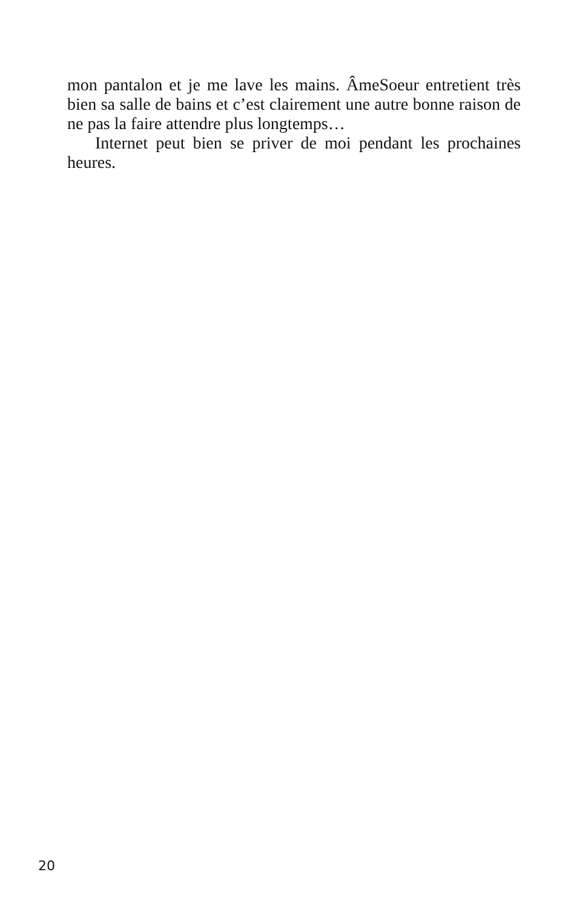mon pantalon et je me lave les mains. ÂmeSoeur entretient très bien sa salle de bains et c’est clairement une autre bonne raison de ne pas la faire attendre plus longtemps…
Internet peut bien se priver de moi pendant les prochaines heures.
20